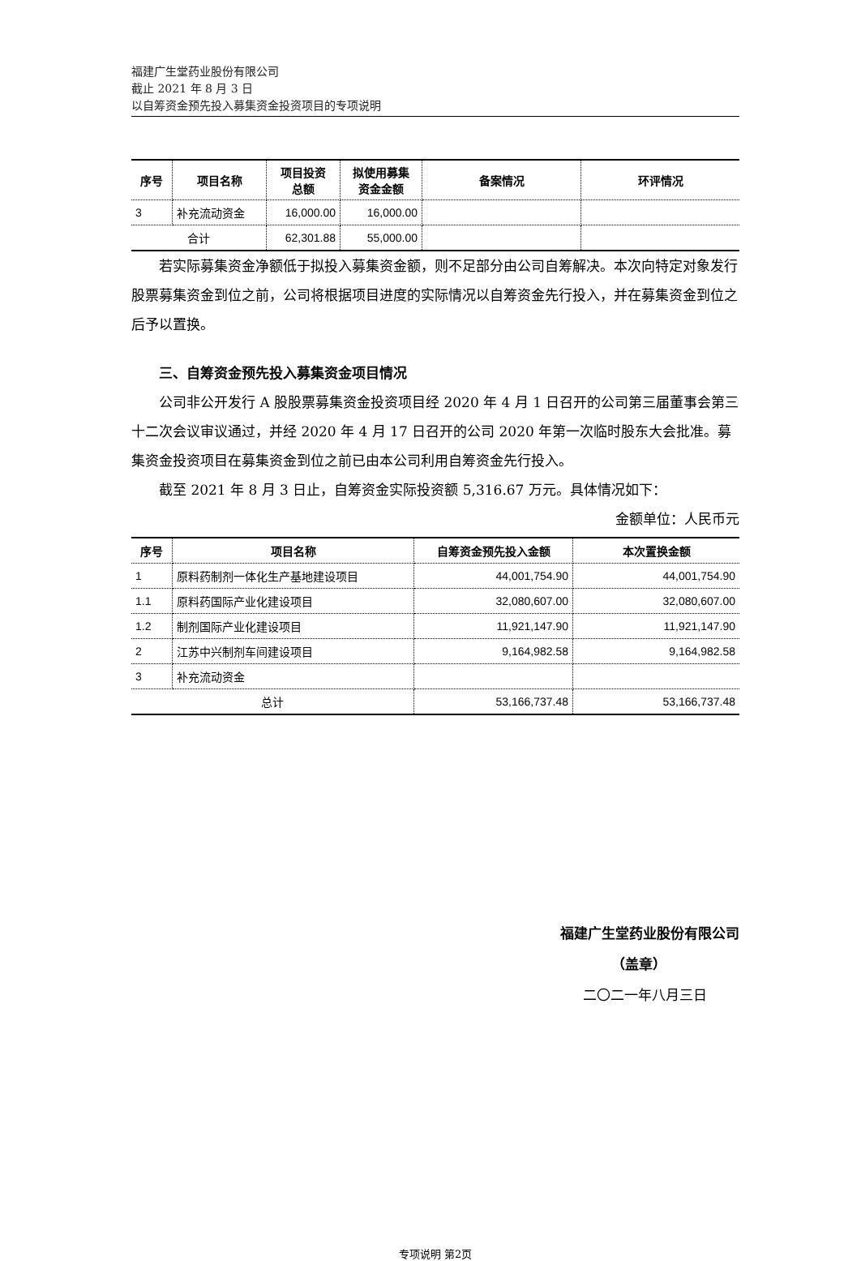福建广生堂药业股份有限公司
截止 2021 年 8 月 3 日
以自筹资金预先投入募集资金投资项目的专项说明
| 序号 | 项目名称 | 项目投资 总额 | 拟使用募集 资金金额 | 备案情况 | 环评情况 |
| --- | --- | --- | --- | --- | --- |
| 3 | 补充流动资金 | 16,000.00 | 16,000.00 | | |
| 合计 | | 62,301.88 | 55,000.00 | | |
若实际募集资金净额低于拟投入募集资金额，则不足部分由公司自筹解决。本次向特定对象发行股票募集资金到位之前，公司将根据项目进度的实际情况以自筹资金先行投入，并在募集资金到位之后予以置换。
三、自筹资金预先投入募集资金项目情况
公司非公开发行 A 股股票募集资金投资项目经 2020 年 4 月 1 日召开的公司第三届董事会第三十二次会议审议通过，并经 2020 年 4 月 17 日召开的公司 2020 年第一次临时股东大会批准。募集资金投资项目在募集资金到位之前已由本公司利用自筹资金先行投入。
截至 2021 年 8 月 3 日止，自筹资金实际投资额 5,316.67 万元。具体情况如下：
金额单位：人民币元
| 序号 | 项目名称 | 自筹资金预先投入金额 | 本次置换金额 |
| --- | --- | --- | --- |
| 1 | 原料药制剂一体化生产基地建设项目 | 44,001,754.90 | 44,001,754.90 |
| 1.1 | 原料药国际产业化建设项目 | 32,080,607.00 | 32,080,607.00 |
| 1.2 | 制剂国际产业化建设项目 | 11,921,147.90 | 11,921,147.90 |
| 2 | 江苏中兴制剂车间建设项目 | 9,164,982.58 | 9,164,982.58 |
| 3 | 补充流动资金 | | |
| 总计 | | 53,166,737.48 | 53,166,737.48 |
福建广生堂药业股份有限公司
（盖章）
二〇二一年八月三日
专项说明 第2页